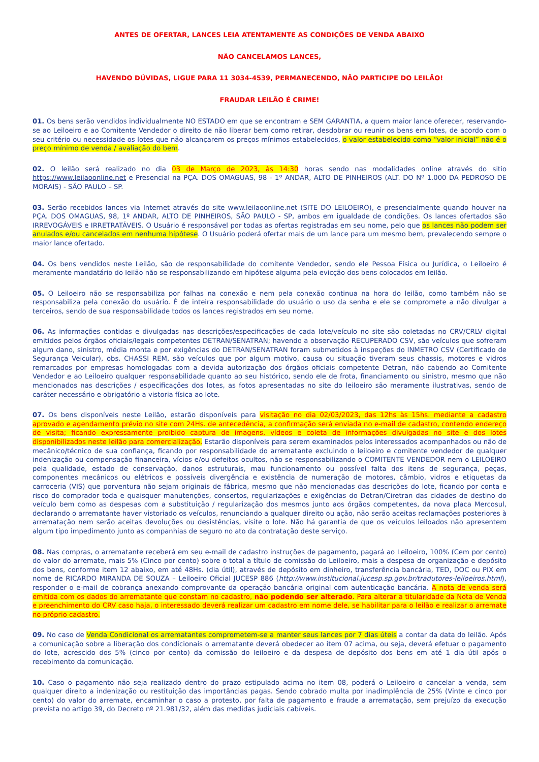ANTES DE OFERTAR, LANCES LEIA ATENTAMENTE AS CONDIÇÕES DE VENDA ABAIXO
NÃO CANCELAMOS LANCES,
HAVENDO DÚVIDAS, LIGUE PARA 11 3034-4539, PERMANECENDO, NÃO PARTICIPE DO LEILÃO!
FRAUDAR LEILÃO É CRIME!
01. Os bens serão vendidos individualmente NO ESTADO em que se encontram e SEM GARANTIA, a quem maior lance oferecer, reservando-se ao Leiloeiro e ao Comitente Vendedor o direito de não liberar bem como retirar, desdobrar ou reunir os bens em lotes, de acordo com o seu critério ou necessidade os lotes que não alcançarem os preços mínimos estabelecidos, o valor estabelecido como “valor inicial” não é o preço mínimo de venda / avaliação do bem.
02. O leilão será realizado no dia 03 de Março de 2023, às 14:30 horas sendo nas modalidades online através do sitio https://www.leilaoonline.net e Presencial na PÇA. DOS OMAGUAS, 98 - 1º ANDAR, ALTO DE PINHEIROS (ALT. DO Nº 1.000 DA PEDROSO DE MORAIS) - SÃO PAULO – SP.
03. Serão recebidos lances via Internet através do site www.leilaoonline.net (SITE DO LEILOEIRO), e presencialmente quando houver na PÇA. DOS OMAGUAS, 98, 1º ANDAR, ALTO DE PINHEIROS, SÃO PAULO - SP, ambos em igualdade de condições. Os lances ofertados são IRREVOGÁVEIS e IRRETRATÁVEIS. O Usuário é responsável por todas as ofertas registradas em seu nome, pelo que os lances não podem ser anulados e/ou cancelados em nenhuma hipótese. O Usuário poderá ofertar mais de um lance para um mesmo bem, prevalecendo sempre o maior lance ofertado.
04. Os bens vendidos neste Leilão, são de responsabilidade do comitente Vendedor, sendo ele Pessoa Física ou Jurídica, o Leiloeiro é meramente mandatário do leilão não se responsabilizando em hipótese alguma pela evicção dos bens colocados em leilão.
05. O Leiloeiro não se responsabiliza por falhas na conexão e nem pela conexão continua na hora do leilão, como também não se responsabiliza pela conexão do usuário. É de inteira responsabilidade do usuário o uso da senha e ele se compromete a não divulgar a terceiros, sendo de sua responsabilidade todos os lances registrados em seu nome.
06. As informações contidas e divulgadas nas descrições/especificações de cada lote/veículo no site são coletadas no CRV/CRLV digital emitidos pelos órgãos oficiais/legais competentes DETRAN/SENATRAN; havendo a observação RECUPERADO CSV, são veículos que sofreram algum dano, sinistro, média monta e por exigências do DETRAN/SENATRAN foram submetidos à inspeções do INMETRO CSV (Certificado de Segurança Veicular), obs. CHASSI REM, são veículos que por algum motivo, causa ou situação tiveram seus chassis, motores e vidros remarcados por empresas homologadas com a devida autorização dos órgãos oficiais competente Detran, não cabendo ao Comitente Vendedor e ao Leiloeiro qualquer responsabilidade quanto ao seu histórico, sendo ele de frota, financiamento ou sinistro, mesmo que não mencionados nas descrições / especificações dos lotes, as fotos apresentadas no site do leiloeiro são meramente ilustrativas, sendo de caráter necessário e obrigatório a vistoria física ao lote.
07. Os bens disponíveis neste Leilão, estarão disponíveis para visitação no dia 02/03/2023, das 12hs às 15hs. mediante a cadastro aprovado e agendamento prévio no site com 24Hs. de antecedência, a confirmação será enviada no e-mail de cadastro, contendo endereço de visita; ficando expressamente proibido captura de imagens, vídeos e coleta de informações divulgadas no site e dos lotes disponibilizados neste leilão para comercialização. Estarão disponíveis para serem examinados pelos interessados acompanhados ou não de mecânico/técnico de sua confiança, ficando por responsabilidade do arrematante excluindo o leiloeiro e comitente vendedor de qualquer indenização ou compensação financeira, vícios e/ou defeitos ocultos, não se responsabilizando o COMITENTE VENDEDOR nem o LEILOEIRO pela qualidade, estado de conservação, danos estruturais, mau funcionamento ou possível falta dos itens de segurança, peças, componentes mecânicos ou elétricos e possíveis divergência e existência de numeração de motores, câmbio, vidros e etiquetas da carroceria (VIS) que porventura não sejam originais de fábrica, mesmo que não mencionadas das descrições do lote, ficando por conta e risco do comprador toda e quaisquer manutenções, consertos, regularizações e exigências do Detran/Ciretran das cidades de destino do veículo bem como as despesas com a substituição / regularização dos mesmos junto aos órgãos competentes, da nova placa Mercosul, declarando o arrematante haver vistoriado os veículos, renunciando a qualquer direito ou ação, não serão aceitas reclamações posteriores à arrematação nem serão aceitas devoluções ou desistências, visite o lote. Não há garantia de que os veículos leiloados não apresentem algum tipo impedimento junto as companhias de seguro no ato da contratação deste serviço.
08. Nas compras, o arrematante receberá em seu e-mail de cadastro instruções de pagamento, pagará ao Leiloeiro, 100% (Cem por cento) do valor do arremate, mais 5% (Cinco por cento) sobre o total a título de comissão do Leiloeiro, mais a despesa de organização e depósito dos bens, conforme item 12 abaixo, em até 48Hs. (dia útil), através de depósito em dinheiro, transferência bancária, TED, DOC ou PIX em nome de RICARDO MIRANDA DE SOUZA – Leiloeiro Oficial JUCESP 886 (http://www.institucional.jucesp.sp.gov.br/tradutores-leiloeiros.html), responder o e-mail de cobrança anexando comprovante da operação bancária original com autenticação bancária. A nota de venda será emitida com os dados do arrematante que constam no cadastro, não podendo ser alterado. Para alterar a titularidade da Nota de Venda e preenchimento do CRV caso haja, o interessado deverá realizar um cadastro em nome dele, se habilitar para o leilão e realizar o arremate no próprio cadastro.
09. No caso de Venda Condicional os arrematantes comprometem-se a manter seus lances por 7 dias úteis a contar da data do leilão. Após a comunicação sobre a liberação dos condicionais o arrematante deverá obedecer ao item 07 acima, ou seja, deverá efetuar o pagamento do lote, acrescido dos 5% (cinco por cento) da comissão do leiloeiro e da despesa de depósito dos bens em até 1 dia útil após o recebimento da comunicação.
10. Caso o pagamento não seja realizado dentro do prazo estipulado acima no item 08, poderá o Leiloeiro o cancelar a venda, sem qualquer direito a indenização ou restituição das importâncias pagas. Sendo cobrado multa por inadimplência de 25% (Vinte e cinco por cento) do valor do arremate, encaminhar o caso a protesto, por falta de pagamento e fraude a arrematação, sem prejuízo da execução prevista no artigo 39, do Decreto nº 21.981/32, além das medidas judiciais cabíveis.